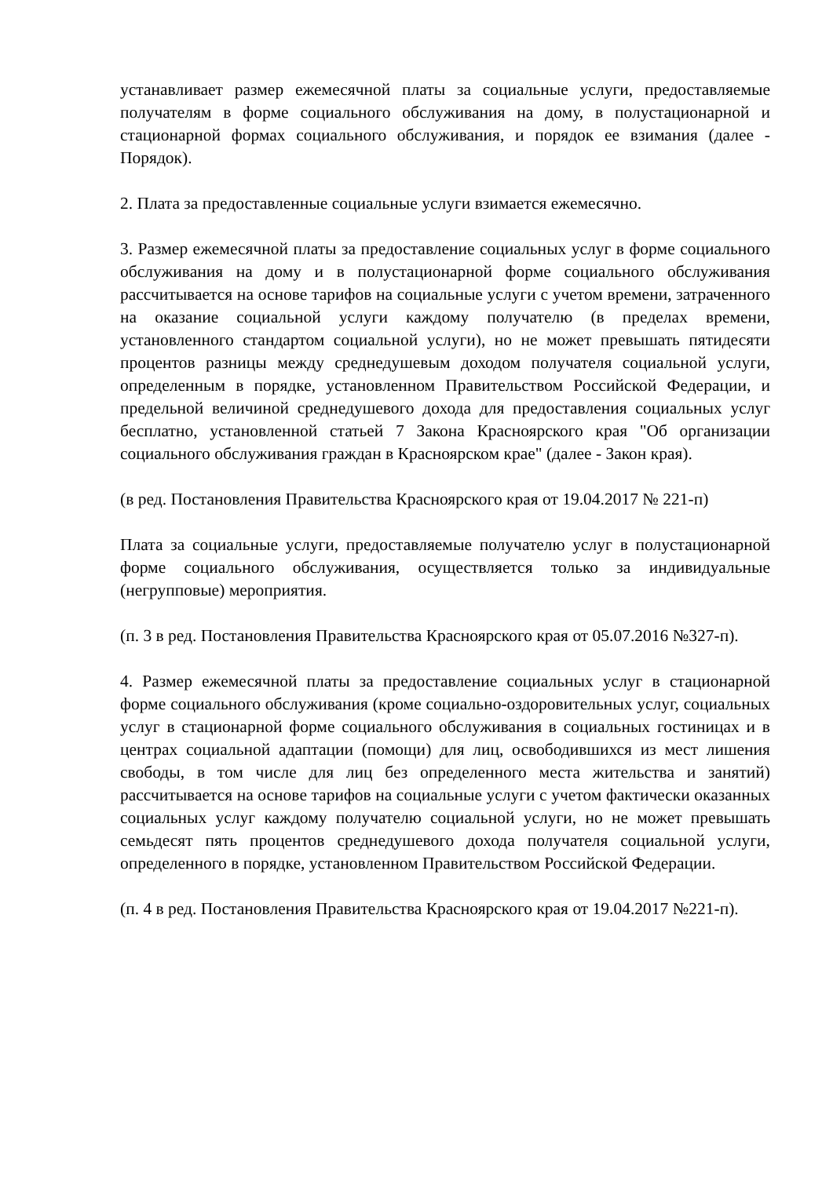устанавливает размер ежемесячной платы за социальные услуги, предоставляемые получателям в форме социального обслуживания на дому, в полустационарной и стационарной формах социального обслуживания, и порядок ее взимания (далее - Порядок).
2. Плата за предоставленные социальные услуги взимается ежемесячно.
3. Размер ежемесячной платы за предоставление социальных услуг в форме социального обслуживания на дому и в полустационарной форме социального обслуживания рассчитывается на основе тарифов на социальные услуги с учетом времени, затраченного на оказание социальной услуги каждому получателю (в пределах времени, установленного стандартом социальной услуги), но не может превышать пятидесяти процентов разницы между среднедушевым доходом получателя социальной услуги, определенным в порядке, установленном Правительством Российской Федерации, и предельной величиной среднедушевого дохода для предоставления социальных услуг бесплатно, установленной статьей 7 Закона Красноярского края "Об организации социального обслуживания граждан в Красноярском крае" (далее - Закон края).
(в ред. Постановления Правительства Красноярского края от 19.04.2017 № 221-п)
Плата за социальные услуги, предоставляемые получателю услуг в полустационарной форме социального обслуживания, осуществляется только за индивидуальные (негрупповые) мероприятия.
(п. 3 в ред. Постановления Правительства Красноярского края от 05.07.2016 №327-п).
4. Размер ежемесячной платы за предоставление социальных услуг в стационарной форме социального обслуживания (кроме социально-оздоровительных услуг, социальных услуг в стационарной форме социального обслуживания в социальных гостиницах и в центрах социальной адаптации (помощи) для лиц, освободившихся из мест лишения свободы, в том числе для лиц без определенного места жительства и занятий) рассчитывается на основе тарифов на социальные услуги с учетом фактически оказанных социальных услуг каждому получателю социальной услуги, но не может превышать семьдесят пять процентов среднедушевого дохода получателя социальной услуги, определенного в порядке, установленном Правительством Российской Федерации.
(п. 4 в ред. Постановления Правительства Красноярского края от 19.04.2017 №221-п).